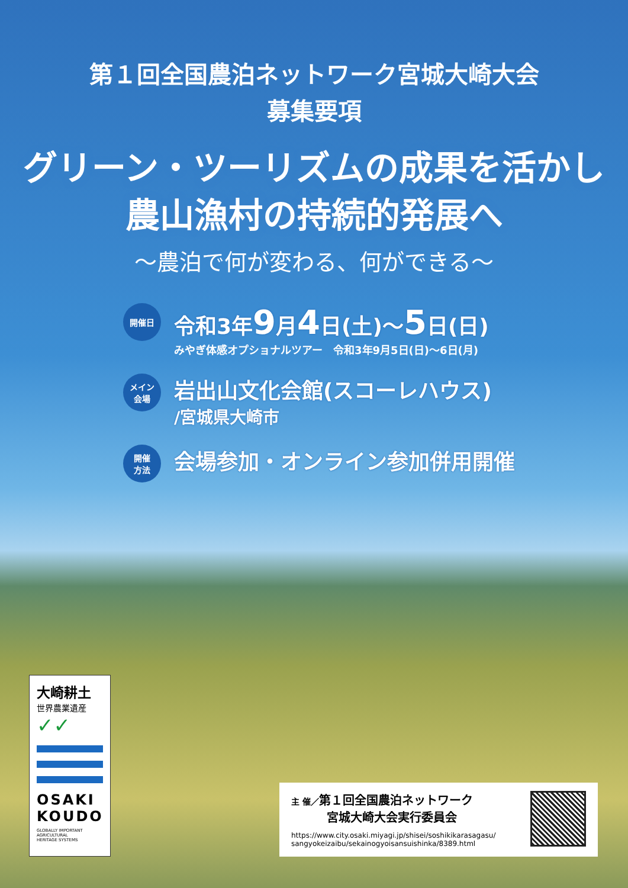第１回全国農泊ネットワーク宮城大崎大会
募集要項
グリーン・ツーリズムの成果を活かし
農山漁村の持続的発展へ
～農泊で何が変わる、何ができる～
開催日
令和3年9月4日(土)～5日(日)
みやぎ体感オプショナルツアー　令和3年9月5日(日)～6日(月)
メイン
会場
岩出山文化会館(スコーレハウス)
/宮城県大崎市
開催
方法
会場参加・オンライン参加併用開催
大崎耕土
世界農業遺産
✓✓
OSAKI
KOUDO
GLOBALLY IMPORTANT
AGRICULTURAL
HERITAGE SYSTEMS
主 催／第１回全国農泊ネットワーク
　　　宮城大崎大会実行委員会
https://www.city.osaki.miyagi.jp/shisei/soshikikarasagasu/
sangyokeizaibu/sekainogyoisansuishinka/8389.html